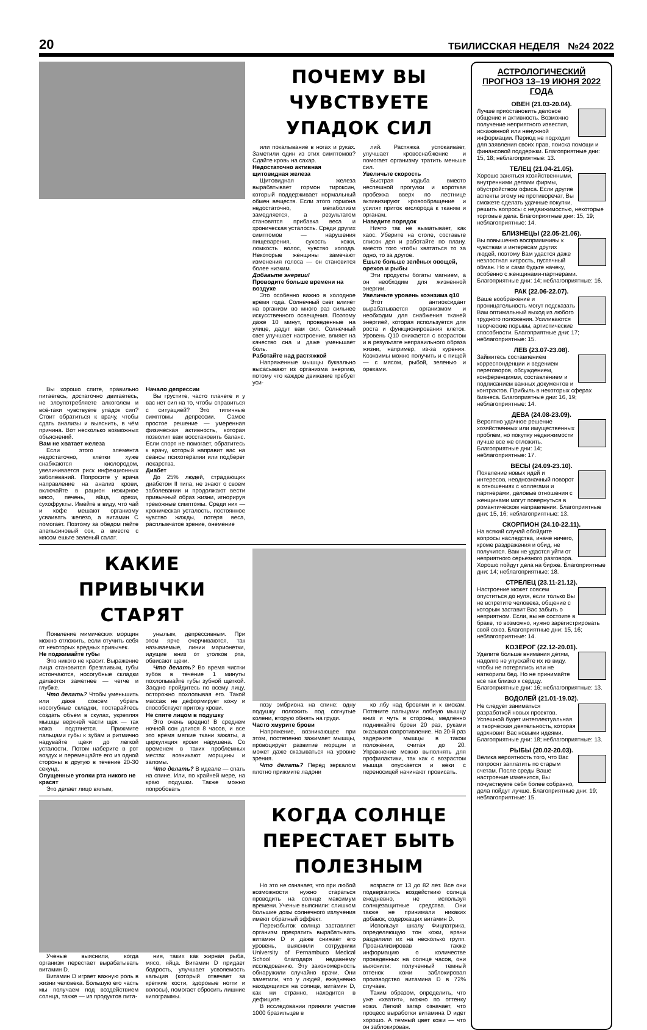20 ТБИЛИССКАЯ НЕДЕЛЯ №24 2022
ПОЧЕМУ ВЫ ЧУВСТВУЕТЕ УПАДОК СИЛ
или покалывание в ногах и руках. Заметили один из этих симптомов? Сдайте кровь на сахар.
Недостаточно активная щитовидная железа
Щитовидная железа вырабатывает гормон тироксин, который поддерживает нормальный обмен веществ. Если этого гормона недостаточно, метаболизм замедляется, а результатом становятся прибавка веса и хроническая усталость. Среди других симптомов — нарушения пищеварения, сухость кожи, ломкость волос, чувство холода. Некоторые женщины замечают изменения голоса — он становится более низким.
Добавьте энергии!
Проводите больше времени на воздухе
Это особенно важно в холодное время года. Солнечный свет влияет на организм во много раз сильнее искусственного освещения. Поэтому даже 10 минут, проведенные на улице, дадут вам сил. Солнечный свет улучшает настроение, влияет на качество сна и даже уменьшает боль.
Работайте над растяжкой
Напряженные мышцы буквально высасывают из организма энергию, потому что каждое движение требует уси-
лий. Растяжка успокаивает, улучшает кровоснабжение и помогает организму тратить меньше сил.
Увеличьте скорость
Быстрая ходьба вместо неспешной прогулки и короткая пробежка вверх по лестнице активизируют кровообращение и усилят приток кислорода к тканям и органам.
Наведите порядок
Ничто так не выматывает, как хаос. Уберите на столе, составьте список дел и работайте по плану, вместо того чтобы хвататься то за одно, то за другое.
Ешьте больше зелёных овощей, орехов и рыбы
Эти продукты богаты магнием, а он необходим для жизненной энергии.
Увеличьте уровень коэнзима q10
Этот антиоксидант вырабатывается организмом и необходим для снабжения тканей энергией, которая используется для роста и функционирования клеток. Уровень Q10 снижается с возрастом и в результате неправильного образа жизни, например, из-за курения. Коэнзимы можно получить и с пищей — с мясом, рыбой, зеленью и орехами.
Вы хорошо спите, правильно питаетесь, достаточно двигаетесь, не злоупотребляете алкоголем и всё-таки чувствуете упадок сил? Стоит обратиться к врачу, чтобы сдать анализы и выяснить, в чём причина. Вот несколько возможных объяснений.
Вам не хватает железа
Если этого элемента недостаточно, клетки хуже снабжаются кислородом, увеличивается риск инфекционных заболеваний. Попросите у врача направление на анализ крови, включайте в рацион нежирное мясо, печень, яйца, орехи, сухофрукты. Имейте в виду, что чай и кофе мешают организму усваивать железо, а витамин С помогает. Поэтому за обедом пейте апельсиновый сок, а вместе с мясом ешьте зеленый салат.
Начало депрессии
Вы грустите, часто плачете и у вас нет сил на то, чтобы справиться с ситуацией? Это типичные симптомы депрессии. Самое простое решение — умеренная физическая активность, которая позволит вам восстановить баланс. Если спорт не помогает, обратитесь к врачу, который направит вас на сеансы психотерапии или подберет лекарства.
Диабет
До 25% людей, страдающих диабетом II типа, не знают о своем заболевании и продолжают вести привычный образ жизни, игнорируя тревожные симптомы. Среди них — хроническая усталость, постоянное чувство жажды, потеря веса, расплывчатое зрение, онемение
КАКИЕ ПРИВЫЧКИ СТАРЯТ
Появление мимических морщин можно отложить, если отучить себя от некоторых вредных привычек.
Не поджимайте губы
Это никого не красит. Выражение лица становится брезгливым, губы истончаются, носогубные складки делаются заметнее — четче и глубже.
Что делать? Чтобы уменьшить или даже совсем убрать носогубные складки, постарайтесь создать объем в скулах, укрепляя мышцы верхней части щек — так кожа подтянется. Прижмите пальцами губы к зубам и ритмично надувайте щеки до легкой усталости. Потом наберите в рот воздух и перемещайте его из одной стороны в другую в течение 20-30 секунд.
Опущенные уголки рта никого не красят
Это делает лицо вялым,
унылым, депрессивным. При этом ярче очерчиваются, так называемые, линии марионетки, идущие вниз от уголков рта, обвисают щеки.
Что делать? Во время чистки зубов в течение 1 минуты похлопывайте губы зубной щеткой. Заодно пройдитесь по всему лицу, осторожно похлопывая его. Такой массаж не деформирует кожу и способствует притоку крови.
Не спите лицом в подушку
Это очень вредно! В среднем ночной сон длится 8 часов, и все это время мягкие ткани зажаты, а циркуляция крови нарушена. Со временем в таких проблемных местах возникают морщины и заломы.
Что делать? В идеале — спать на спине. Или, по крайней мере, на краю подушки. Также можно попробовать
позу эмбриона на спине: одну подушку положить под согнутые колени, вторую обнять на груди.
Часто хмурите брови
Напряжение, возникающее при этом, постепенно зажимает мышцы, провоцирует развитие морщин и может даже сказываться на уровне зрения.
Что делать? Перед зеркалом плотно прижмите ладони
ко лбу над бровями и к вискам. Потяните пальцами лобную мышцу вниз и чуть в стороны, медленно поднимайте брови 20 раз, руками оказывая сопротивление. На 20-й раз задержите мышцы в таком положении, считая до 20. Упражнение можно выполнять для профилактики, так как с возрастом мышца опускается и веки с переносицей начинают провисать.
Ученые выяснили, когда организм перестает вырабатывать витамин D.
Витамин D играет важную роль в жизни человека. Большую его часть мы получаем под воздействием солнца, также — из продуктов пита-
ния, таких как жирная рыба, мясо, яйца. Витамин D придает бодрость, улучшает усвояемость кальция (который отвечает за крепкие кости, здоровые ногти и волосы), помогает сбросить лишние килограммы.
КОГДА СОЛНЦЕ ПЕРЕСТАЕТ БЫТЬ ПОЛЕЗНЫМ
Но это не означает, что при любой возможности нужно стараться проводить на солнце максимум времени. Ученые выяснили: слишком большие дозы солнечного излучения имеют обратный эффект.
Переизбыток солнца заставляет организм прекратить вырабатывать витамин D и даже снижает его уровень, выяснили сотрудники University of Pernambuco Medical School благодаря недавнему исследованию. Эту закономерность обнаружили случайно врачи. Они заметили, что у людей, ежедневно находящихся на солнце, витамин D, как ни странно, находится в дефиците.
В исследовании приняли участие 1000 бразильцев в
возрасте от 13 до 82 лет. Все они подвергались воздействию солнца ежедневно, не используя солнцезащитные средства. Они также не принимали никаких добавок, содержащих витамин D.
Используя шкалу Фицпатрика, определяющую тон кожи, врачи разделили их на несколько групп. Проанализировав также информацию о количестве проведенных на солнце часов, они выяснили: полученный темный оттенок кожи заблокировал производство витамина D в 72% случаев.
Таким образом, определить, что уже «хватит», можно по оттенку кожи. Легкий загар означает, что процесс выработки витамина D идет хорошо. А темный цвет кожи — что он заблокирован.
АСТРОЛОГИЧЕСКИЙ ПРОГНОЗ 13–19 ИЮНЯ 2022 ГОДА
ОВЕН (21.03-20.04).
Лучше приостановить деловое общение и активность. Возможно получение неприятного известия, искаженной или ненужной информации. Период не подходит для заявления своих прав, поиска помощи и финансовой поддержки. Благоприятные дни: 15, 18; неблагоприятные: 13.
ТЕЛЕЦ (21.04-21.05).
Хорошо заняться хозяйственными, внутренними делами фирмы, обустройством офиса. Если другие аспекты этому не противоречат, Вы сможете сделать удачные покупки, решить вопросы с недвижимостью, некоторые торговые дела. Благоприятные дни: 15, 19; неблагоприятные: 14.
БЛИЗНЕЦЫ (22.05-21.06).
Вы повышенно восприимчивы к чувствам и интересам других людей, поэтому Вам удастся даже незлостная хитрость, пустячный обман. Но и сами будьте начеку, особенно с женщинами-партнерами. Благоприятные дни: 14; неблагоприятные: 16.
РАК (22.06-22.07).
Ваше воображение и проницательность могут подсказать Вам оптимальный выход из любого трудного положения. Усиливаются творческие порывы, артистические способности. Благоприятные дни: 17; неблагоприятные: 15.
ЛЕВ (23.07-23.08).
Займитесь составлением корреспонденции и ведением переговоров, обсуждением, конференциями, составлением и подписанием важных документов и контрактов. Прибыль в некоторых сферах бизнеса. Благоприятные дни: 16, 19; неблагоприятные: 14.
ДЕВА (24.08-23.09).
Вероятно удачное решение хозяйственных или имущественных проблем, но покупку недвижимости лучше все же отложить. Благоприятные дни: 14; неблагоприятные: 17.
ВЕСЫ (24.09-23.10).
Появление новых идей и интересов, неоднозначный поворот в отношениях с коллегами и партнерами, деловые отношения с женщинами могут повернуться в романтическом направлении. Благоприятные дни: 15, 16; неблагоприятные: 13.
СКОРПИОН (24.10-22.11).
На всякий случай обойдите вопросы наследства, иначе ничего, кроме раздражения и обид, не получится. Вам не удастся уйти от неприятного серьезного разговора. Хорошо пойдут дела на бирже. Благоприятные дни: 14; неблагоприятные: 18.
СТРЕЛЕЦ (23.11-21.12).
Настроение может совсем опуститься до нуля, если только Вы не встретите человека, общение с которым заставит Вас забыть о неприятном. Если, вы не состоите в браке, то возможно, нужно зарегистрировать свой союз. Благоприятные дни: 15, 16; неблагоприятные: 14.
КОЗЕРОГ (22.12-20.01).
Уделите больше внимания детям, надолго не упускайте их из виду, чтобы не потерялись или не натворили бед. Но не принимайте все так близко к сердцу. Благоприятные дни: 16; неблагоприятные: 13.
ВОДОЛЕЙ (21.01-19.02).
Не следует заниматься разработкой новых проектов. Успешной будет интеллектуальная и творческая деятельность, которая вдохновит Вас новыми идеями. Благоприятные дни: 18; неблагоприятные: 13.
РЫБЫ (20.02-20.03).
Велика вероятность того, что Вас попросят заплатить по старым счетам. После среды Ваше настроение изменится, Вы почувствуете себя более собранно, дела пойдут лучше. Благоприятные дни: 19; неблагоприятные: 15.